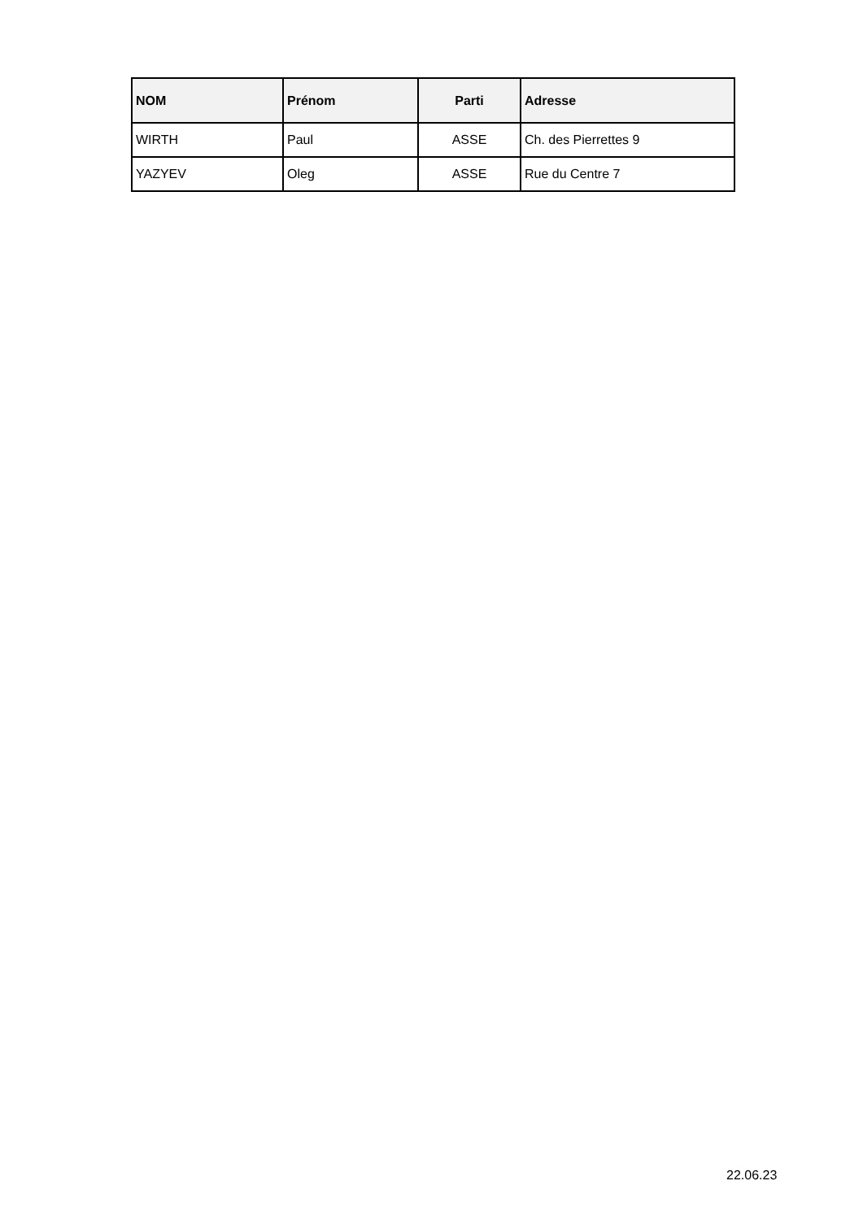| NOM | Prénom | Parti | Adresse |
| --- | --- | --- | --- |
| WIRTH | Paul | ASSE | Ch. des Pierrettes 9 |
| YAZYEV | Oleg | ASSE | Rue du Centre 7 |
22.06.23